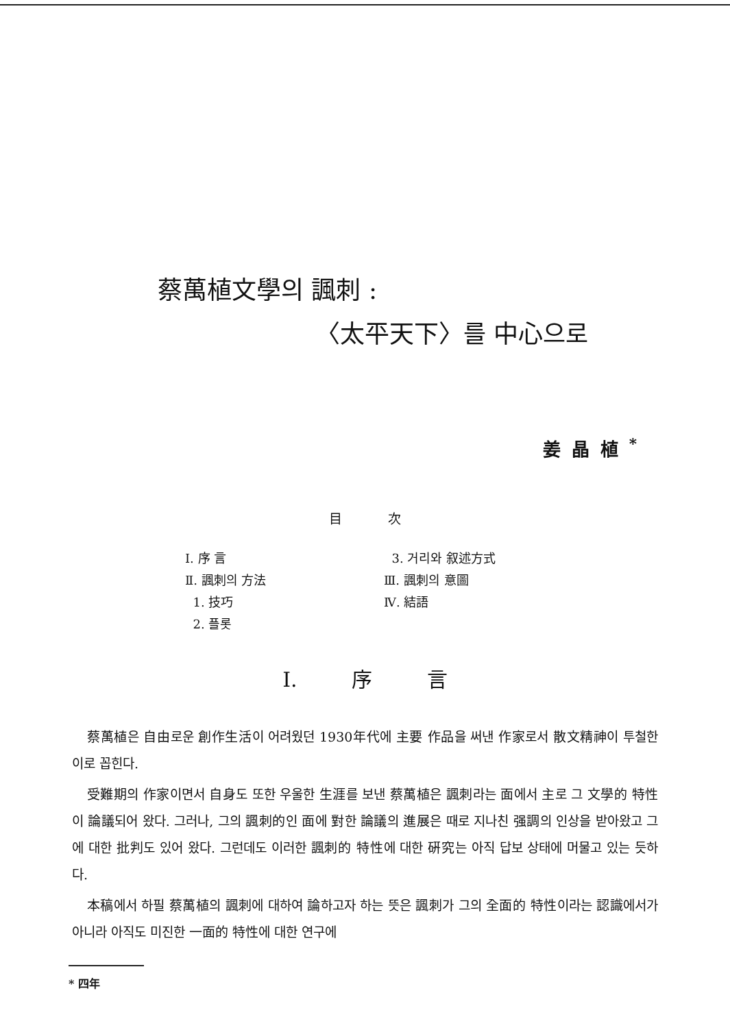蔡萬植文學의 諷刺 :
〈太平天下〉를 中心으로
姜晶植<sup>*</sup>
目 次
Ⅰ. 序 言
Ⅱ. 諷刺의 方法
1. 技巧
2. 플롯
3. 거리와 叙述方式
Ⅲ. 諷刺의 意圖
Ⅳ. 結語
Ⅰ. 序 言
蔡萬植은 自由로운 創作生活이 어려웠던 1930年代에 主要 作品을 써낸 作家로서 散文精神이 투철한 이로 꼽힌다.
受難期의 作家이면서 自身도 또한 우울한 生涯를 보낸 蔡萬植은 諷刺라는 面에서 主로 그 文學的 特性이 論議되어 왔다. 그러나, 그의 諷刺的인 面에 對한 論議의 進展은 때로 지나친 强調의 인상을 받아왔고 그에 대한 批判도 있어 왔다. 그런데도 이러한 諷刺的 特性에 대한 硏究는 아직 답보 상태에 머물고 있는 듯하다.
本稿에서 하필 蔡萬植의 諷刺에 대하여 論하고자 하는 뜻은 諷刺가 그의 全面的 特性이라는 認識에서가 아니라 아직도 미진한 一面的 特性에 대한 연구에
* 四年